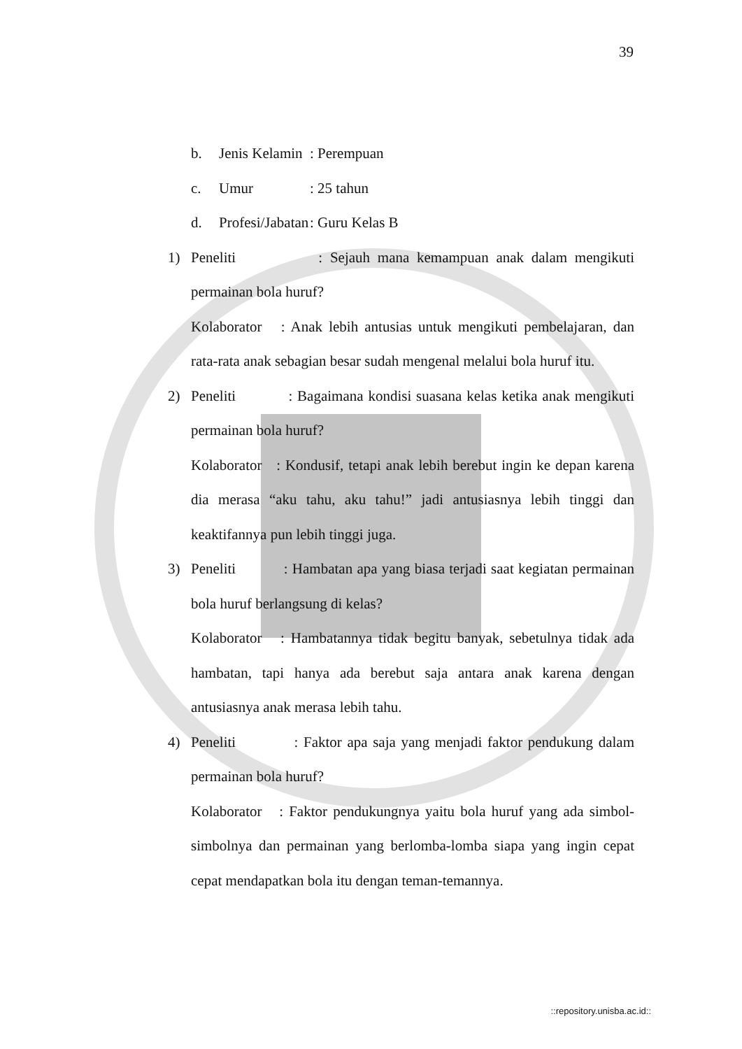39
b. Jenis Kelamin: Perempuan
c. Umur: 25 tahun
d. Profesi/Jabatan: Guru Kelas B
1) Peneliti : Sejauh mana kemampuan anak dalam mengikuti permainan bola huruf?
Kolaborator : Anak lebih antusias untuk mengikuti pembelajaran, dan rata-rata anak sebagian besar sudah mengenal melalui bola huruf itu.
2) Peneliti : Bagaimana kondisi suasana kelas ketika anak mengikuti permainan bola huruf?
Kolaborator : Kondusif, tetapi anak lebih berebut ingin ke depan karena dia merasa “aku tahu, aku tahu!” jadi antusiasnya lebih tinggi dan keaktifannya pun lebih tinggi juga.
3) Peneliti : Hambatan apa yang biasa terjadi saat kegiatan permainan bola huruf berlangsung di kelas?
Kolaborator : Hambatannya tidak begitu banyak, sebetulnya tidak ada hambatan, tapi hanya ada berebut saja antara anak karena dengan antusiasnya anak merasa lebih tahu.
4) Peneliti : Faktor apa saja yang menjadi faktor pendukung dalam permainan bola huruf?
Kolaborator : Faktor pendukungnya yaitu bola huruf yang ada simbol-simbolnya dan permainan yang berlomba-lomba siapa yang ingin cepat cepat mendapatkan bola itu dengan teman-temannya.
::repository.unisba.ac.id::